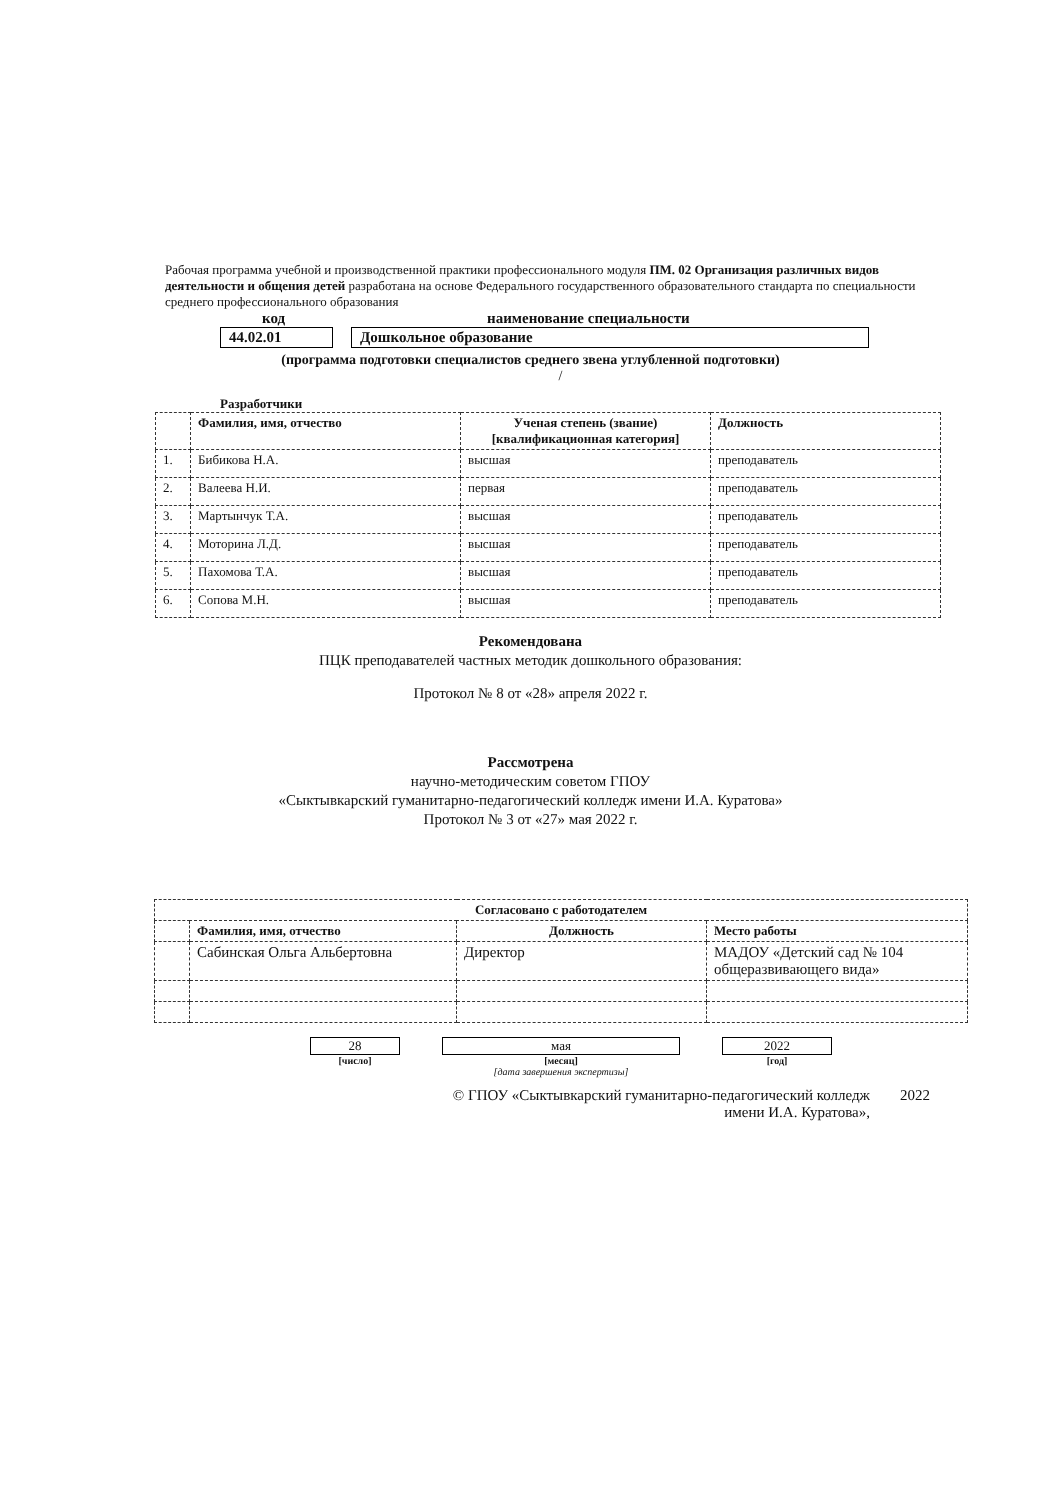Рабочая программа учебной и производственной практики профессионального модуля ПМ. 02 Организация различных видов деятельности и общения детей разработана на основе Федерального государственного образовательного стандарта по специальности среднего профессионального образования
код наименование специальности
44.02.01 Дошкольное образование
(программа подготовки специалистов среднего звена углубленной подготовки)
/
Разработчики
| | Фамилия, имя, отчество | Ученая степень (звание) [квалификационная категория] | Должность |
| --- | --- | --- | --- |
| 1. | Бибикова Н.А. | высшая | преподаватель |
| 2. | Валеева Н.И. | первая | преподаватель |
| 3. | Мартынчук Т.А. | высшая | преподаватель |
| 4. | Моторина Л.Д. | высшая | преподаватель |
| 5. | Пахомова Т.А. | высшая | преподаватель |
| 6. | Сопова М.Н. | высшая | преподаватель |
Рекомендована
ПЦК преподавателей частных методик дошкольного образования:
Протокол № 8 от «28» апреля 2022 г.
Рассмотрена
научно-методическим советом ГПОУ
«Сыктывкарский гуманитарно-педагогический колледж имени И.А. Куратова»
Протокол № 3 от «27» мая 2022 г.
| Согласовано с работодателем | | | |
| --- | --- | --- | --- |
| | Фамилия, имя, отчество | Должность | Место работы |
| | Сабинская Ольга Альбертовна | Директор | МАДОУ «Детский сад № 104 общеразвивающего вида» |
28
[число]
мая
[месяц]
[дата завершения экспертизы]
2022
[год]
© ГПОУ «Сыктывкарский гуманитарно-педагогический колледж имени И.А. Куратова»,
2022